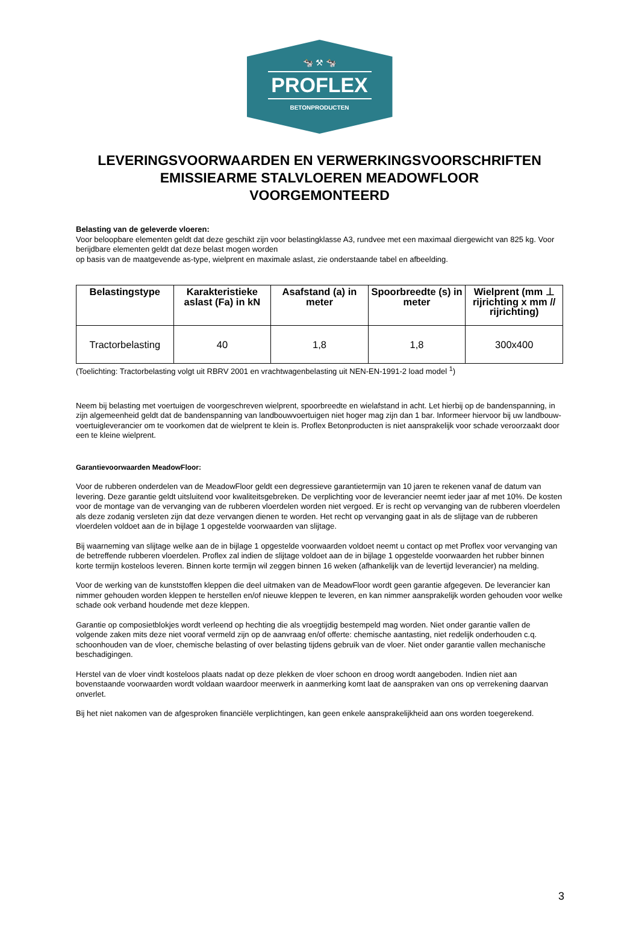🐄 ⚒ 🐄
PROFLEX
BETONPRODUCTEN
LEVERINGSVOORWAARDEN EN VERWERKINGSVOORSCHRIFTEN
EMISSIEARME STALVLOEREN MEADOWFLOOR
VOORGEMONTEERD
Belasting van de geleverde vloeren:
Voor beloopbare elementen geldt dat deze geschikt zijn voor belastingklasse A3, rundvee met een maximaal diergewicht van 825 kg. Voor berijdbare elementen geldt dat deze belast mogen worden
op basis van de maatgevende as-type, wielprent en maximale aslast, zie onderstaande tabel en afbeelding.
| Belastingstype | Karakteristieke aslast (Fa) in kN | Asafstand (a) in meter | Spoorbreedte (s) in meter | Wielprent (mm ⊥ rijrichting x mm // rijrichting) |
| --- | --- | --- | --- | --- |
| Tractorbelasting | 40 | 1,8 | 1,8 | 300x400 |
(Toelichting: Tractorbelasting volgt uit RBRV 2001 en vrachtwagenbelasting uit NEN-EN-1991-2 load model <sup>1</sup>)
Neem bij belasting met voertuigen de voorgeschreven wielprent, spoorbreedte en wielafstand in acht. Let hierbij op de bandenspanning, in zijn algemeenheid geldt dat de bandenspanning van landbouwvoertuigen niet hoger mag zijn dan 1 bar. Informeer hiervoor bij uw landbouw- voertuigleverancier om te voorkomen dat de wielprent te klein is. Proflex Betonproducten is niet aansprakelijk voor schade veroorzaakt door een te kleine wielprent.
Garantievoorwaarden MeadowFloor:
Voor de rubberen onderdelen van de MeadowFloor geldt een degressieve garantietermijn van 10 jaren te rekenen vanaf de datum van levering. Deze garantie geldt uitsluitend voor kwaliteitsgebreken. De verplichting voor de leverancier neemt ieder jaar af met 10%. De kosten voor de montage van de vervanging van de rubberen vloerdelen worden niet vergoed. Er is recht op vervanging van de rubberen vloerdelen als deze zodanig versleten zijn dat deze vervangen dienen te worden. Het recht op vervanging gaat in als de slijtage van de rubberen vloerdelen voldoet aan de in bijlage 1 opgestelde voorwaarden van slijtage.
Bij waarneming van slijtage welke aan de in bijlage 1 opgestelde voorwaarden voldoet neemt u contact op met Proflex voor vervanging van de betreffende rubberen vloerdelen. Proflex zal indien de slijtage voldoet aan de in bijlage 1 opgestelde voorwaarden het rubber binnen korte termijn kosteloos leveren. Binnen korte termijn wil zeggen binnen 16 weken (afhankelijk van de levertijd leverancier) na melding.
Voor de werking van de kunststoffen kleppen die deel uitmaken van de MeadowFloor wordt geen garantie afgegeven. De leverancier kan nimmer gehouden worden kleppen te herstellen en/of nieuwe kleppen te leveren, en kan nimmer aansprakelijk worden gehouden voor welke schade ook verband houdende met deze kleppen.
Garantie op composietblokjes wordt verleend op hechting die als vroegtijdig bestempeld mag worden. Niet onder garantie vallen de volgende zaken mits deze niet vooraf vermeld zijn op de aanvraag en/of offerte: chemische aantasting, niet redelijk onderhouden c.q. schoonhouden van de vloer, chemische belasting of over belasting tijdens gebruik van de vloer. Niet onder garantie vallen mechanische beschadigingen.
Herstel van de vloer vindt kosteloos plaats nadat op deze plekken de vloer schoon en droog wordt aangeboden. Indien niet aan bovenstaande voorwaarden wordt voldaan waardoor meerwerk in aanmerking komt laat de aanspraken van ons op verrekening daarvan onverlet.
Bij het niet nakomen van de afgesproken financiële verplichtingen, kan geen enkele aansprakelijkheid aan ons worden toegerekend.
3